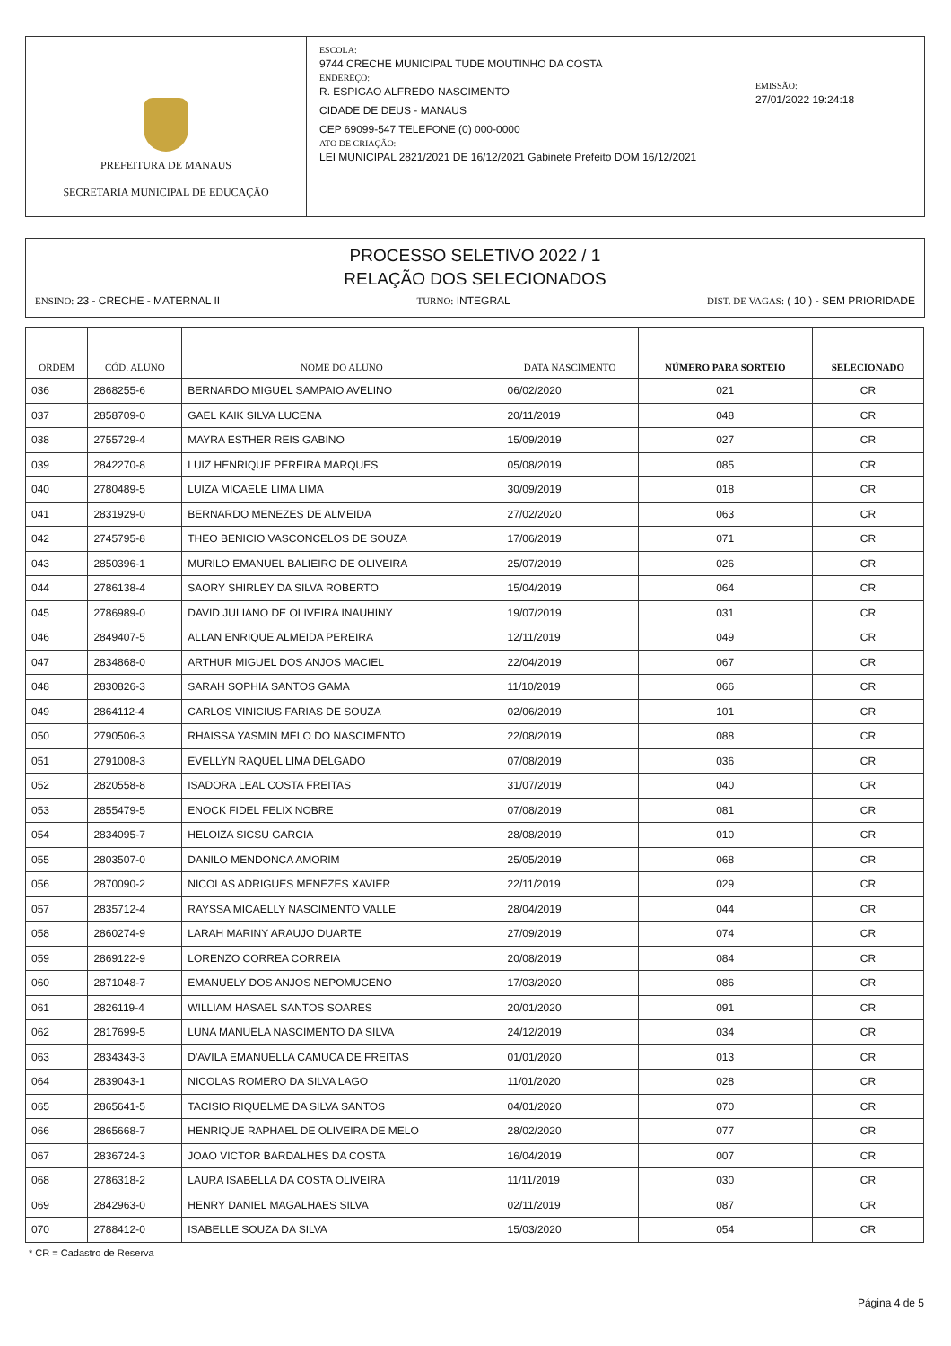PREFEITURA DE MANAUS
SECRETARIA MUNICIPAL DE EDUCAÇÃO
ESCOLA:
9744 CRECHE MUNICIPAL TUDE MOUTINHO DA COSTA
ENDEREÇO:
R. ESPIGAO ALFREDO NASCIMENTO
CIDADE DE DEUS - MANAUS
CEP 69099-547 TELEFONE (0) 000-0000
ATO DE CRIAÇÃO:
LEI MUNICIPAL 2821/2021 DE 16/12/2021 Gabinete Prefeito DOM 16/12/2021
EMISSÃO:
27/01/2022 19:24:18
PROCESSO SELETIVO 2022 / 1
RELAÇÃO DOS SELECIONADOS
ENSINO: 23 - CRECHE - MATERNAL II
TURNO: INTEGRAL DIST. DE VAGAS: ( 10 ) - SEM PRIORIDADE
| ORDEM | CÓD. ALUNO | NOME DO ALUNO | DATA NASCIMENTO | NÚMERO PARA SORTEIO | SELECIONADO |
| --- | --- | --- | --- | --- | --- |
| 036 | 2868255-6 | BERNARDO MIGUEL SAMPAIO AVELINO | 06/02/2020 | 021 | CR |
| 037 | 2858709-0 | GAEL KAIK SILVA LUCENA | 20/11/2019 | 048 | CR |
| 038 | 2755729-4 | MAYRA ESTHER REIS GABINO | 15/09/2019 | 027 | CR |
| 039 | 2842270-8 | LUIZ HENRIQUE PEREIRA MARQUES | 05/08/2019 | 085 | CR |
| 040 | 2780489-5 | LUIZA MICAELE LIMA LIMA | 30/09/2019 | 018 | CR |
| 041 | 2831929-0 | BERNARDO MENEZES DE ALMEIDA | 27/02/2020 | 063 | CR |
| 042 | 2745795-8 | THEO BENICIO VASCONCELOS DE SOUZA | 17/06/2019 | 071 | CR |
| 043 | 2850396-1 | MURILO EMANUEL BALIEIRO DE OLIVEIRA | 25/07/2019 | 026 | CR |
| 044 | 2786138-4 | SAORY SHIRLEY DA SILVA ROBERTO | 15/04/2019 | 064 | CR |
| 045 | 2786989-0 | DAVID JULIANO DE OLIVEIRA INAUHINY | 19/07/2019 | 031 | CR |
| 046 | 2849407-5 | ALLAN ENRIQUE ALMEIDA PEREIRA | 12/11/2019 | 049 | CR |
| 047 | 2834868-0 | ARTHUR MIGUEL DOS ANJOS MACIEL | 22/04/2019 | 067 | CR |
| 048 | 2830826-3 | SARAH SOPHIA SANTOS GAMA | 11/10/2019 | 066 | CR |
| 049 | 2864112-4 | CARLOS VINICIUS FARIAS DE SOUZA | 02/06/2019 | 101 | CR |
| 050 | 2790506-3 | RHAISSA YASMIN MELO DO NASCIMENTO | 22/08/2019 | 088 | CR |
| 051 | 2791008-3 | EVELLYN RAQUEL LIMA DELGADO | 07/08/2019 | 036 | CR |
| 052 | 2820558-8 | ISADORA LEAL COSTA FREITAS | 31/07/2019 | 040 | CR |
| 053 | 2855479-5 | ENOCK FIDEL FELIX NOBRE | 07/08/2019 | 081 | CR |
| 054 | 2834095-7 | HELOIZA SICSU GARCIA | 28/08/2019 | 010 | CR |
| 055 | 2803507-0 | DANILO MENDONCA AMORIM | 25/05/2019 | 068 | CR |
| 056 | 2870090-2 | NICOLAS ADRIGUES MENEZES XAVIER | 22/11/2019 | 029 | CR |
| 057 | 2835712-4 | RAYSSA MICAELLY NASCIMENTO VALLE | 28/04/2019 | 044 | CR |
| 058 | 2860274-9 | LARAH MARINY ARAUJO DUARTE | 27/09/2019 | 074 | CR |
| 059 | 2869122-9 | LORENZO CORREA CORREIA | 20/08/2019 | 084 | CR |
| 060 | 2871048-7 | EMANUELY DOS ANJOS NEPOMUCENO | 17/03/2020 | 086 | CR |
| 061 | 2826119-4 | WILLIAM HASAEL SANTOS SOARES | 20/01/2020 | 091 | CR |
| 062 | 2817699-5 | LUNA MANUELA NASCIMENTO DA SILVA | 24/12/2019 | 034 | CR |
| 063 | 2834343-3 | D'AVILA EMANUELLA CAMUCA DE FREITAS | 01/01/2020 | 013 | CR |
| 064 | 2839043-1 | NICOLAS ROMERO DA SILVA LAGO | 11/01/2020 | 028 | CR |
| 065 | 2865641-5 | TACISIO RIQUELME DA SILVA SANTOS | 04/01/2020 | 070 | CR |
| 066 | 2865668-7 | HENRIQUE RAPHAEL DE OLIVEIRA DE MELO | 28/02/2020 | 077 | CR |
| 067 | 2836724-3 | JOAO VICTOR BARDALHES DA COSTA | 16/04/2019 | 007 | CR |
| 068 | 2786318-2 | LAURA ISABELLA DA COSTA OLIVEIRA | 11/11/2019 | 030 | CR |
| 069 | 2842963-0 | HENRY DANIEL MAGALHAES SILVA | 02/11/2019 | 087 | CR |
| 070 | 2788412-0 | ISABELLE SOUZA DA SILVA | 15/03/2020 | 054 | CR |
* CR = Cadastro de Reserva
Página 4 de 5